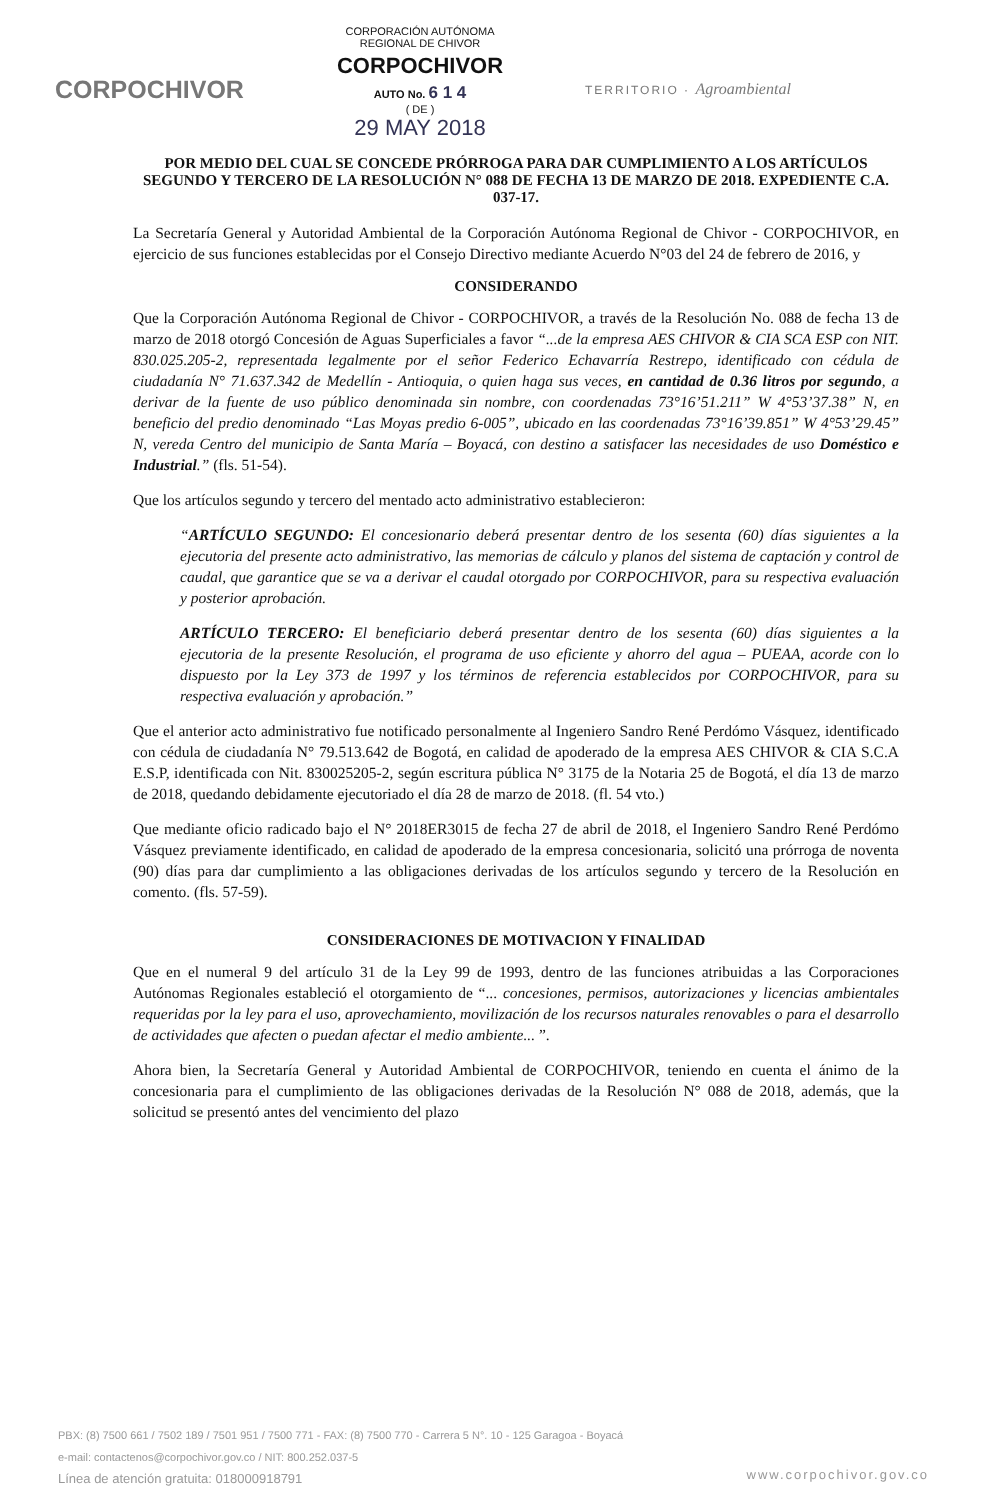CORPOCHIVOR
CORPORACIÓN AUTÓNOMA
REGIONAL DE CHIVOR
CORPOCHIVOR
AUTO No. 6 1 4
( DE )
29 MAY 2018
TERRITORIO · Agroambiental
POR MEDIO DEL CUAL SE CONCEDE PRÓRROGA PARA DAR CUMPLIMIENTO A LOS ARTÍCULOS SEGUNDO Y TERCERO DE LA RESOLUCIÓN N° 088 DE FECHA 13 DE MARZO DE 2018. EXPEDIENTE C.A. 037-17.
La Secretaría General y Autoridad Ambiental de la Corporación Autónoma Regional de Chivor - CORPOCHIVOR, en ejercicio de sus funciones establecidas por el Consejo Directivo mediante Acuerdo N°03 del 24 de febrero de 2016, y
CONSIDERANDO
Que la Corporación Autónoma Regional de Chivor - CORPOCHIVOR, a través de la Resolución No. 088 de fecha 13 de marzo de 2018 otorgó Concesión de Aguas Superficiales a favor “...de la empresa AES CHIVOR & CIA SCA ESP con NIT. 830.025.205-2, representada legalmente por el señor Federico Echavarría Restrepo, identificado con cédula de ciudadanía N° 71.637.342 de Medellín - Antioquia, o quien haga sus veces, en cantidad de 0.36 litros por segundo, a derivar de la fuente de uso público denominada sin nombre, con coordenadas 73°16’51.211” W 4°53’37.38” N, en beneficio del predio denominado “Las Moyas predio 6-005”, ubicado en las coordenadas 73°16’39.851” W 4°53’29.45” N, vereda Centro del municipio de Santa María – Boyacá, con destino a satisfacer las necesidades de uso Doméstico e Industrial.” (fls. 51-54).
Que los artículos segundo y tercero del mentado acto administrativo establecieron:
“ARTÍCULO SEGUNDO: El concesionario deberá presentar dentro de los sesenta (60) días siguientes a la ejecutoria del presente acto administrativo, las memorias de cálculo y planos del sistema de captación y control de caudal, que garantice que se va a derivar el caudal otorgado por CORPOCHIVOR, para su respectiva evaluación y posterior aprobación.
ARTÍCULO TERCERO: El beneficiario deberá presentar dentro de los sesenta (60) días siguientes a la ejecutoria de la presente Resolución, el programa de uso eficiente y ahorro del agua – PUEAA, acorde con lo dispuesto por la Ley 373 de 1997 y los términos de referencia establecidos por CORPOCHIVOR, para su respectiva evaluación y aprobación.”
Que el anterior acto administrativo fue notificado personalmente al Ingeniero Sandro René Perdómo Vásquez, identificado con cédula de ciudadanía N° 79.513.642 de Bogotá, en calidad de apoderado de la empresa AES CHIVOR & CIA S.C.A E.S.P, identificada con Nit. 830025205-2, según escritura pública N° 3175 de la Notaria 25 de Bogotá, el día 13 de marzo de 2018, quedando debidamente ejecutoriado el día 28 de marzo de 2018. (fl. 54 vto.)
Que mediante oficio radicado bajo el N° 2018ER3015 de fecha 27 de abril de 2018, el Ingeniero Sandro René Perdómo Vásquez previamente identificado, en calidad de apoderado de la empresa concesionaria, solicitó una prórroga de noventa (90) días para dar cumplimiento a las obligaciones derivadas de los artículos segundo y tercero de la Resolución en comento. (fls. 57-59).
CONSIDERACIONES DE MOTIVACION Y FINALIDAD
Que en el numeral 9 del artículo 31 de la Ley 99 de 1993, dentro de las funciones atribuidas a las Corporaciones Autónomas Regionales estableció el otorgamiento de “... concesiones, permisos, autorizaciones y licencias ambientales requeridas por la ley para el uso, aprovechamiento, movilización de los recursos naturales renovables o para el desarrollo de actividades que afecten o puedan afectar el medio ambiente... ”.
Ahora bien, la Secretaría General y Autoridad Ambiental de CORPOCHIVOR, teniendo en cuenta el ánimo de la concesionaria para el cumplimiento de las obligaciones derivadas de la Resolución N° 088 de 2018, además, que la solicitud se presentó antes del vencimiento del plazo
PBX: (8) 7500 661 / 7502 189 / 7501 951 / 7500 771 - FAX: (8) 7500 770 - Carrera 5 N°. 10 - 125 Garagoa - Boyacá
e-mail: contactenos@corpochivor.gov.co / NIT: 800.252.037-5
Línea de atención gratuita: 018000918791
www.corpochivor.gov.co